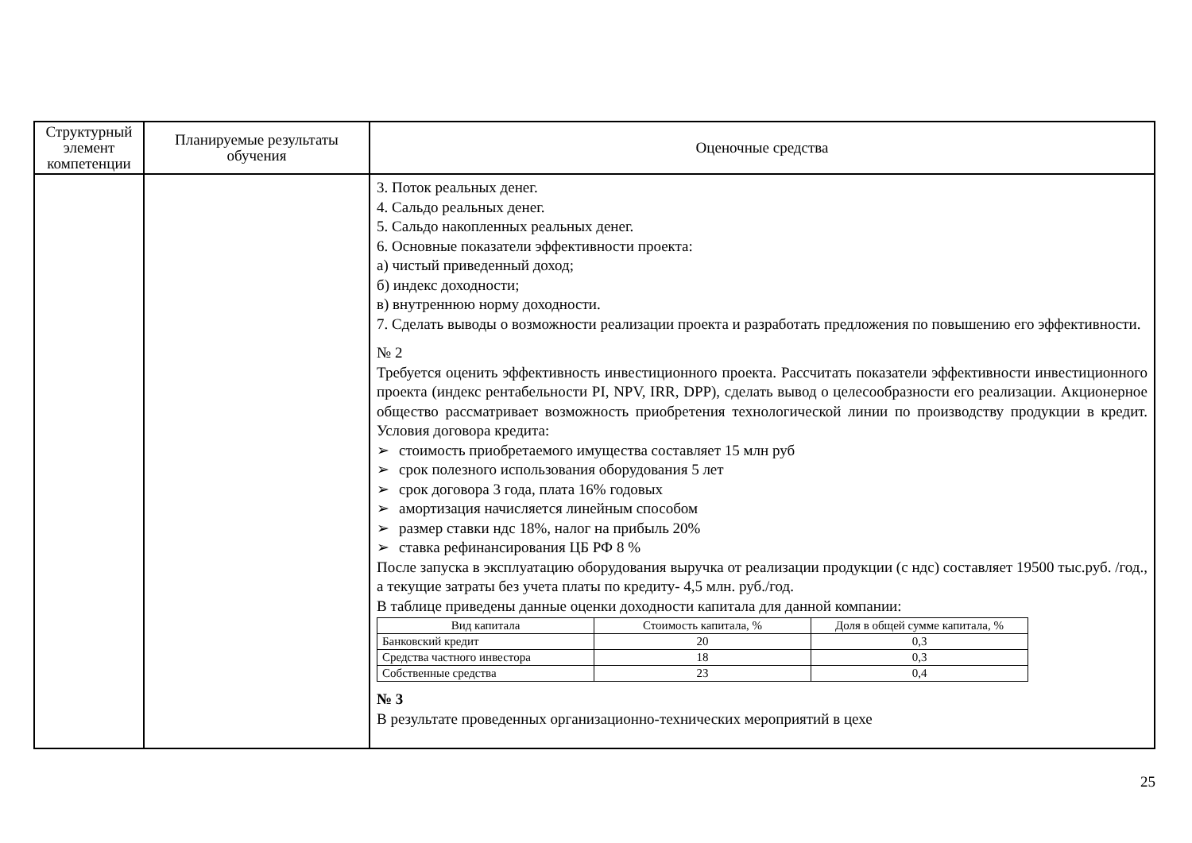| Структурный элемент компетенции | Планируемые результаты обучения | Оценочные средства |
| --- | --- | --- |
| | | 3. Поток реальных денег. 4. Сальдо реальных денег. 5. Сальдо накопленных реальных денег. 6. Основные показатели эффективности проекта: а) чистый приведенный доход; б) индекс доходности; в) внутреннюю норму доходности. 7. Сделать выводы о возможности реализации проекта и разработать предложения по повышению его эффективности. № 2 Требуется оценить эффективность инвестиционного проекта. Рассчитать показатели эффективности инвестиционного проекта (индекс рентабельности PI, NPV, IRR, DPP), сделать вывод о целесообразности его реализации. Акционерное общество рассматривает возможность приобретения технологической линии по производству продукции в кредит. Условия договора кредита: ➢ стоимость приобретаемого имущества составляет 15 млн руб ➢ срок полезного использования оборудования 5 лет ➢ срок договора 3 года, плата 16% годовых ➢ амортизация начисляется линейным способом ➢ размер ставки ндс 18%, налог на прибыль 20% ➢ ставка рефинансирования ЦБ РФ 8 % После запуска в эксплуатацию оборудования выручка от реализации продукции (с ндс) составляет 19500 тыс.руб. /год., а текущие затраты без учета платы по кредиту- 4,5 млн. руб./год. В таблице приведены данные оценки доходности капитала для данной компании: / Вид капитала / Стоимость капитала, % / Доля в общей сумме капитала, % / / Банковский кредит / 20 / 0,3 / / Средства частного инвестора / 18 / 0,3 / / Собственные средства / 23 / 0,4 / № 3 В результате проведенных организационно-технических мероприятий в цехе |
25